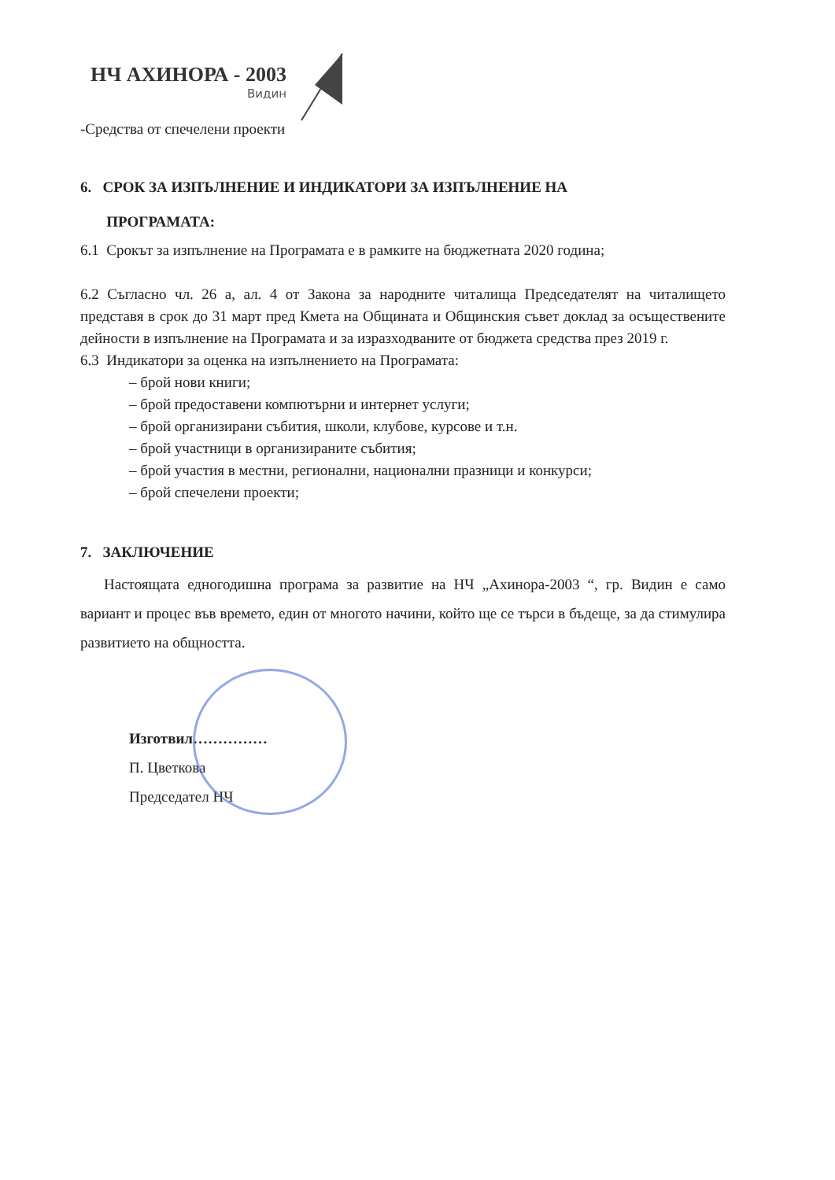НЧ АХИНОРА - 2003
Видин
-Средства от спечелени проекти
6. СРОК ЗА ИЗПЪЛНЕНИЕ И ИНДИКАТОРИ ЗА ИЗПЪЛНЕНИЕ НА
ПРОГРАМАТА:
6.1 Срокът за изпълнение на Програмата е в рамките на бюджетната 2020 година;
6.2 Съгласно чл. 26 а, ал. 4 от Закона за народните читалища Председателят на читалището представя в срок до 31 март пред Кмета на Общината и Общинския съвет доклад за осъществените дейности в изпълнение на Програмата и за изразходваните от бюджета средства през 2019 г.
6.3 Индикатори за оценка на изпълнението на Програмата:
– брой нови книги;
– брой предоставени компютърни и интернет услуги;
– брой организирани събития, школи, клубове, курсове и т.н.
– брой участници в организираните събития;
– брой участия в местни, регионални, национални празници и конкурси;
– брой спечелени проекти;
7. ЗАКЛЮЧЕНИЕ
Настоящата едногодишна програма за развитие на НЧ „Ахинора-2003 “, гр. Видин е само вариант и процес във времето, един от многото начини, който ще се търси в бъдеще, за да стимулира развитието на общността.
Изготвил……………
П. Цветкова
Председател НЧ